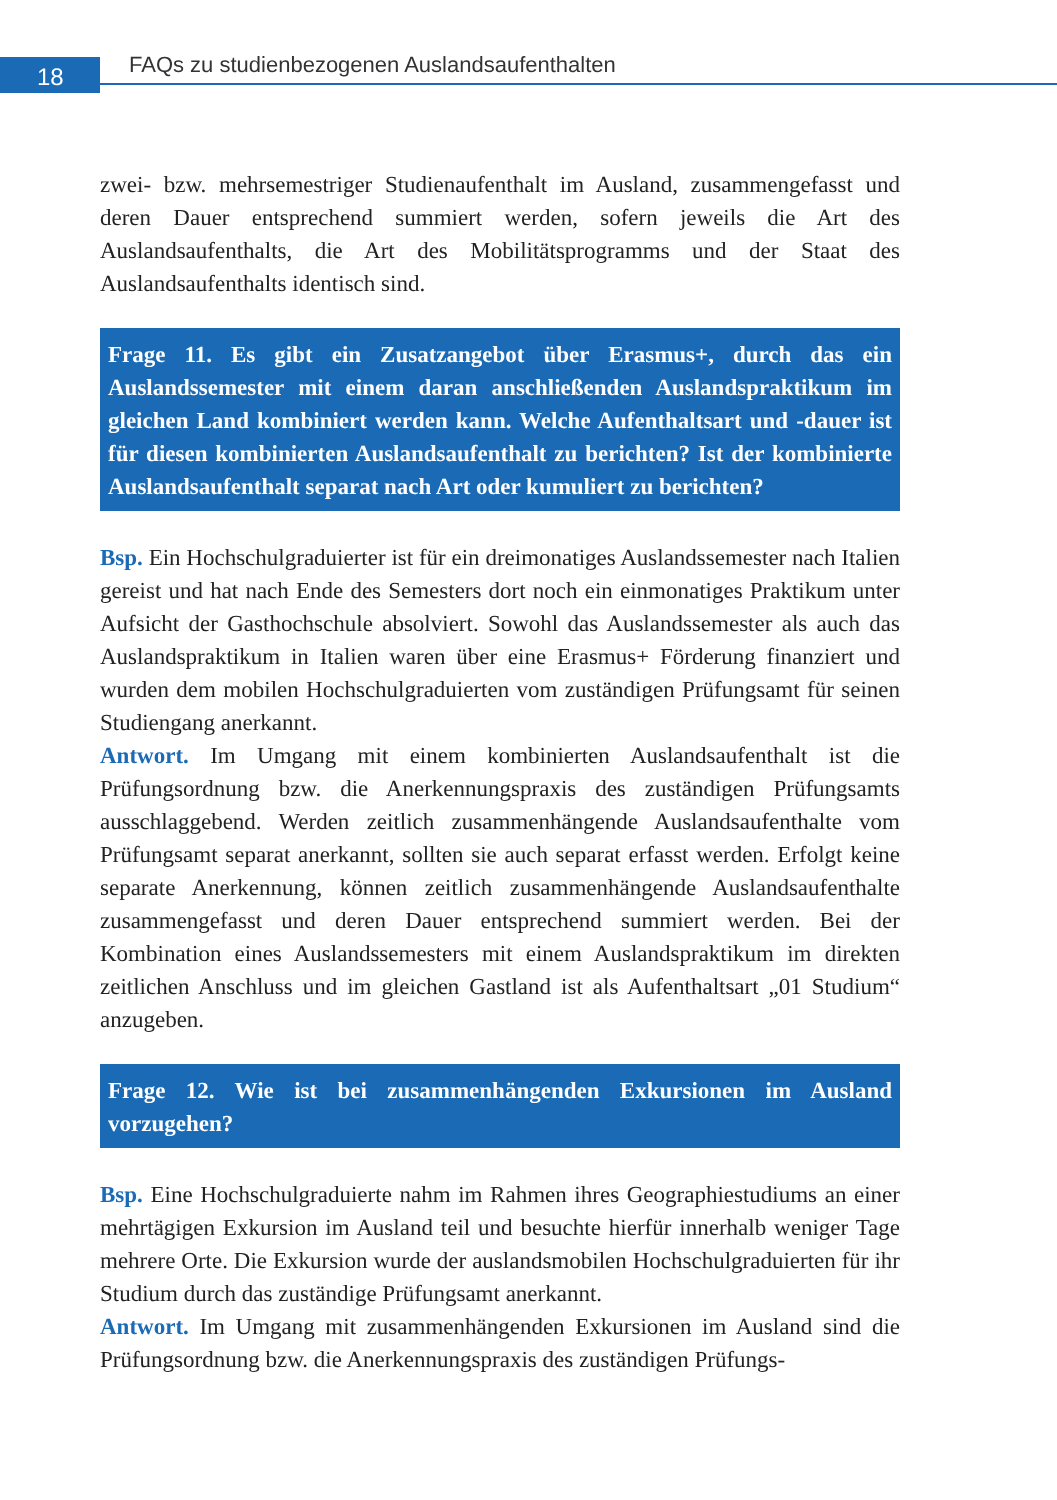18
FAQs zu studienbezogenen Auslandsaufenthalten
zwei- bzw. mehrsemestriger Studienaufenthalt im Ausland, zusammengefasst und deren Dauer entsprechend summiert werden, sofern jeweils die Art des Auslandsaufenthalts, die Art des Mobilitätsprogramms und der Staat des Auslandsaufenthalts identisch sind.
Frage 11. Es gibt ein Zusatzangebot über Erasmus+, durch das ein Auslandssemester mit einem daran anschließenden Auslandspraktikum im gleichen Land kombiniert werden kann. Welche Aufenthaltsart und -dauer ist für diesen kombinierten Auslandsaufenthalt zu berichten? Ist der kombinierte Auslandsaufenthalt separat nach Art oder kumuliert zu berichten?
Bsp. Ein Hochschulgraduierter ist für ein dreimonatiges Auslandssemester nach Italien gereist und hat nach Ende des Semesters dort noch ein einmonatiges Praktikum unter Aufsicht der Gasthochschule absolviert. Sowohl das Auslandssemester als auch das Auslandspraktikum in Italien waren über eine Erasmus+ Förderung finanziert und wurden dem mobilen Hochschulgraduierten vom zuständigen Prüfungsamt für seinen Studiengang anerkannt.
Antwort. Im Umgang mit einem kombinierten Auslandsaufenthalt ist die Prüfungsordnung bzw. die Anerkennungspraxis des zuständigen Prüfungsamts ausschlaggebend. Werden zeitlich zusammenhängende Auslandsaufenthalte vom Prüfungsamt separat anerkannt, sollten sie auch separat erfasst werden. Erfolgt keine separate Anerkennung, können zeitlich zusammenhängende Auslandsaufenthalte zusammengefasst und deren Dauer entsprechend summiert werden. Bei der Kombination eines Auslandssemesters mit einem Auslandspraktikum im direkten zeitlichen Anschluss und im gleichen Gastland ist als Aufenthaltsart „01 Studium“ anzugeben.
Frage 12. Wie ist bei zusammenhängenden Exkursionen im Ausland vorzugehen?
Bsp. Eine Hochschulgraduierte nahm im Rahmen ihres Geographiestudiums an einer mehrtägigen Exkursion im Ausland teil und besuchte hierfür innerhalb weniger Tage mehrere Orte. Die Exkursion wurde der auslandsmobilen Hochschulgraduierten für ihr Studium durch das zuständige Prüfungsamt anerkannt.
Antwort. Im Umgang mit zusammenhängenden Exkursionen im Ausland sind die Prüfungsordnung bzw. die Anerkennungspraxis des zuständigen Prüfungs-